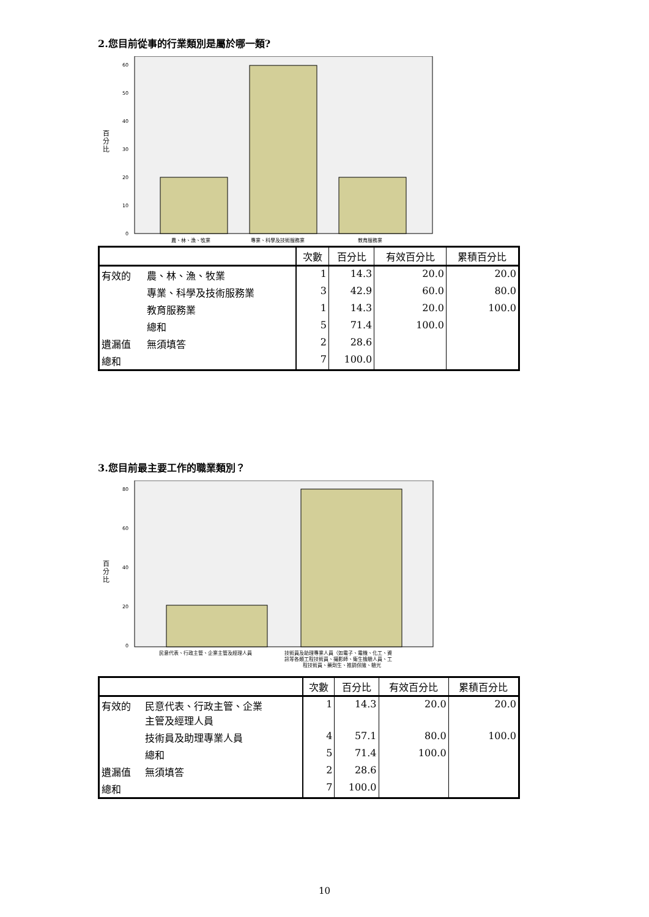2.您目前從事的行業類別是屬於哪一類?
百
分
比
60
50
40
30
20
10
0
農、林、漁、牧業
專業、科學及技術服務業
教育服務業
| | | 次數 | 百分比 | 有效百分比 | 累積百分比 |
| --- | --- | --- | --- | --- | --- |
| 有效的 | 農、林、漁、牧業 | 1 | 14.3 | 20.0 | 20.0 |
| | 專業、科學及技術服務業 | 3 | 42.9 | 60.0 | 80.0 |
| | 教育服務業 | 1 | 14.3 | 20.0 | 100.0 |
| | 總和 | 5 | 71.4 | 100.0 | |
| 遺漏值 | 無須填答 | 2 | 28.6 | | |
| 總和 | | 7 | 100.0 | | |
3.您目前最主要工作的職業類別？
百
分
比
80
60
40
20
0
民意代表、行政主管、企業主管及經理人員
技術員及助理專業人員（如電子、電機、化工、資
訊等各類工程技術員、攝影師、衛生檢驗人員、工
程技術員、藥劑生、推銷保險、驗光
| | | 次數 | 百分比 | 有效百分比 | 累積百分比 |
| --- | --- | --- | --- | --- | --- |
| 有效的 | 民意代表、行政主管、企業 主管及經理人員 | 1 | 14.3 | 20.0 | 20.0 |
| | 技術員及助理專業人員 | 4 | 57.1 | 80.0 | 100.0 |
| | 總和 | 5 | 71.4 | 100.0 | |
| 遺漏值 | 無須填答 | 2 | 28.6 | | |
| 總和 | | 7 | 100.0 | | |
10